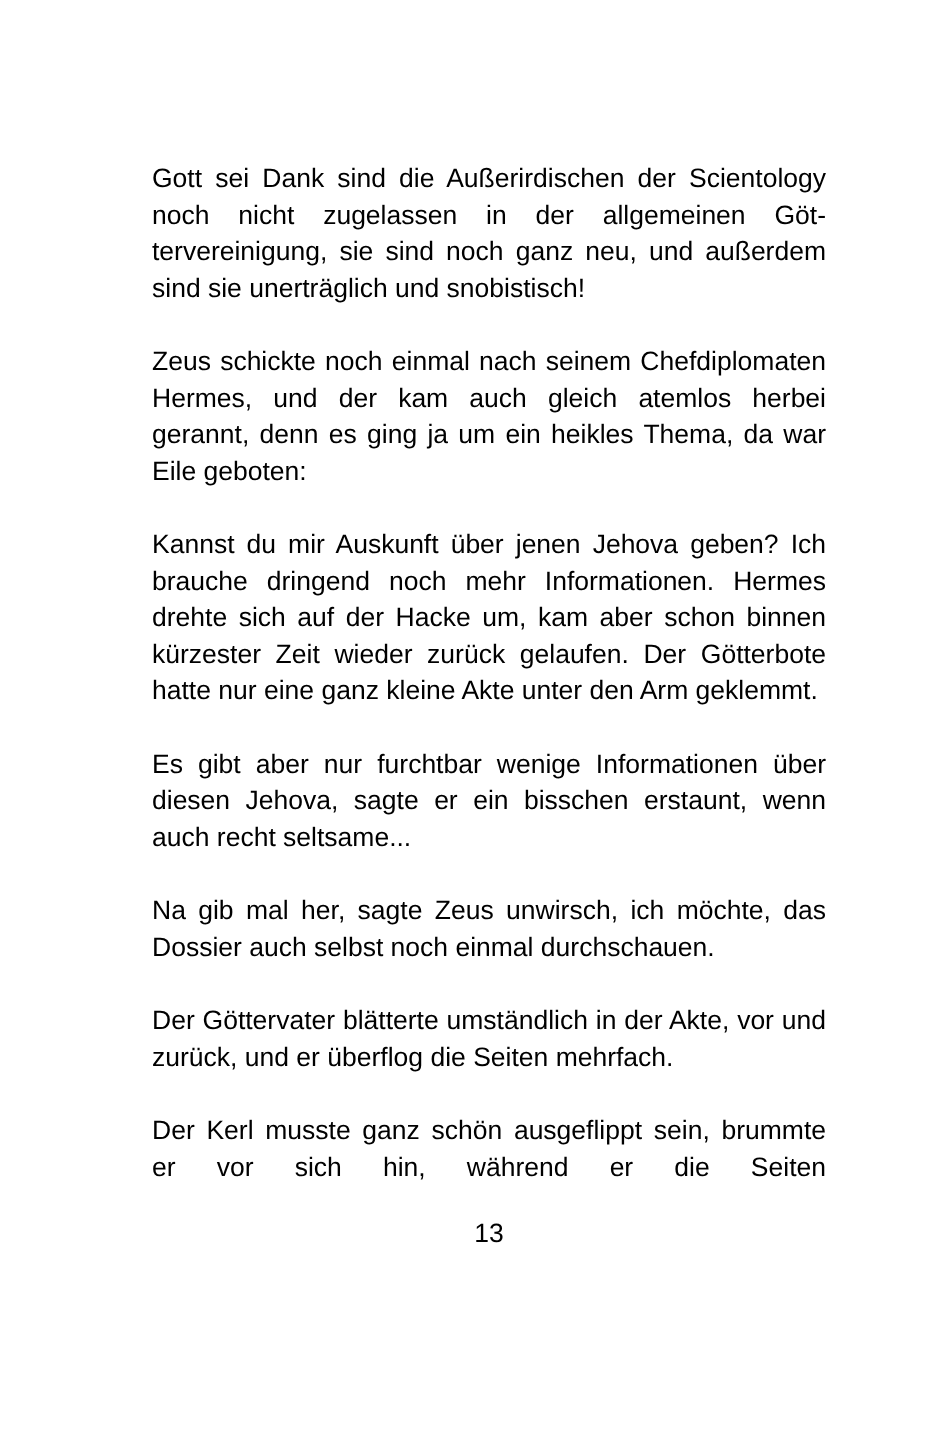Gott sei Dank sind die Außerirdischen der Sciento­logy noch nicht zugelassen in der allgemeinen Göt­tervereinigung, sie sind noch ganz neu, und außer­dem sind sie unerträglich und snobistisch!
Zeus schickte noch einmal nach seinem Chefdiplo­maten Hermes, und der kam auch gleich atemlos herbei gerannt, denn es ging ja um ein heikles Thema, da war Eile geboten:
Kannst du mir Auskunft über jenen Jehova geben? Ich brauche dringend noch mehr Informationen. Her­mes drehte sich auf der Hacke um, kam aber schon binnen kürzester Zeit wieder zurück gelaufen. Der Götterbote hatte nur eine ganz kleine Akte unter den Arm geklemmt.
Es gibt aber nur furchtbar wenige Informationen über diesen Jehova, sagte er ein bisschen erstaunt, wenn auch recht seltsame...
Na gib mal her, sagte Zeus unwirsch, ich möchte, das Dossier auch selbst noch einmal durchschauen.
Der Göttervater blätterte umständlich in der Akte, vor und zurück, und er überflog die Seiten mehrfach.
Der Kerl musste ganz schön ausgeflippt sein, brummte er vor sich hin, während er die Seiten
13